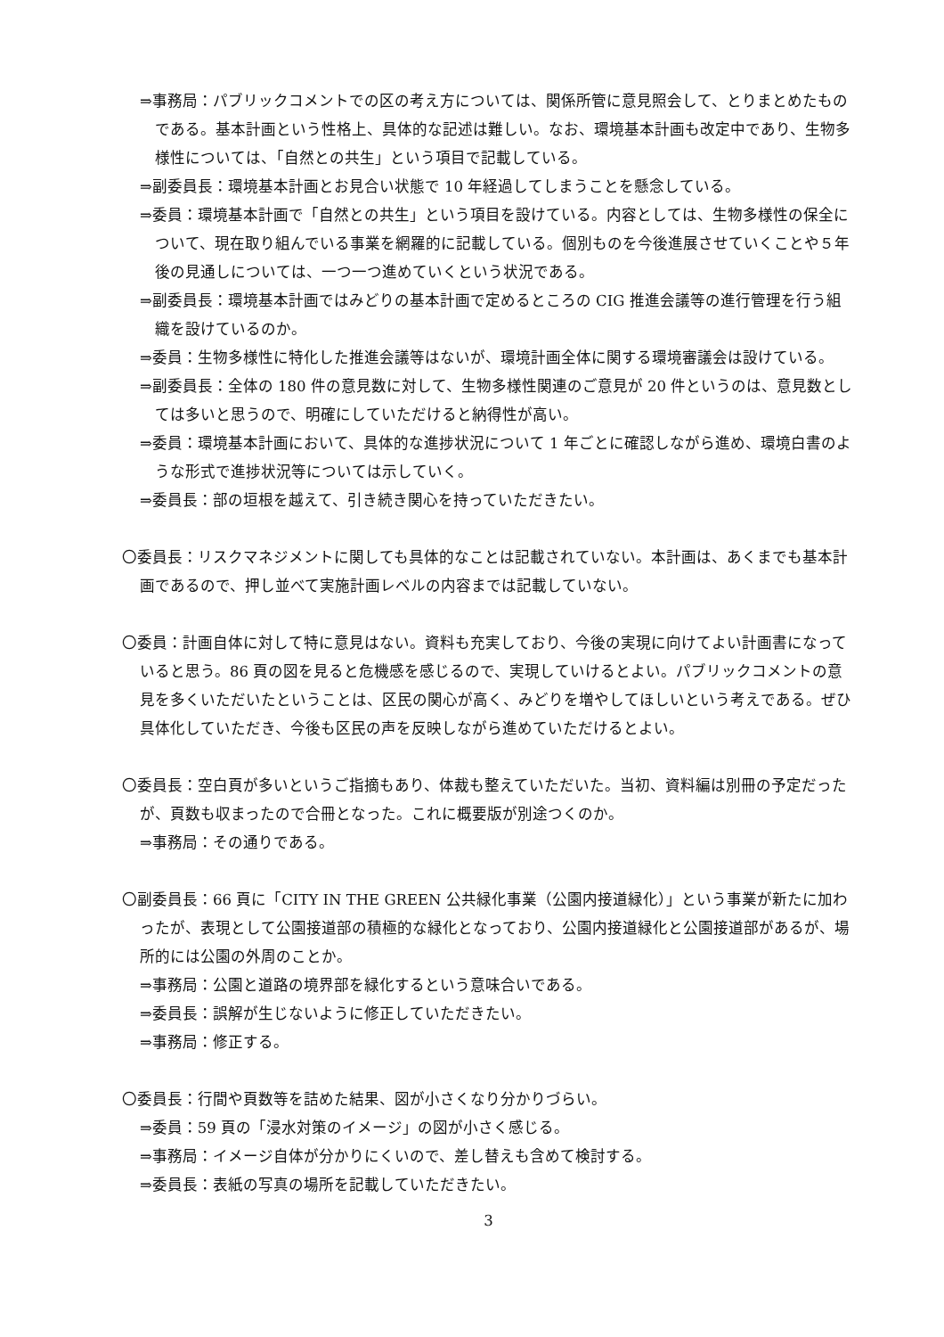⇒事務局：パブリックコメントでの区の考え方については、関係所管に意見照会して、とりまとめたものである。基本計画という性格上、具体的な記述は難しい。なお、環境基本計画も改定中であり、生物多様性については、「自然との共生」という項目で記載している。
⇒副委員長：環境基本計画とお見合い状態で 10 年経過してしまうことを懸念している。
⇒委員：環境基本計画で「自然との共生」という項目を設けている。内容としては、生物多様性の保全について、現在取り組んでいる事業を網羅的に記載している。個別ものを今後進展させていくことや５年後の見通しについては、一つ一つ進めていくという状況である。
⇒副委員長：環境基本計画ではみどりの基本計画で定めるところの CIG 推進会議等の進行管理を行う組織を設けているのか。
⇒委員：生物多様性に特化した推進会議等はないが、環境計画全体に関する環境審議会は設けている。
⇒副委員長：全体の 180 件の意見数に対して、生物多様性関連のご意見が 20 件というのは、意見数としては多いと思うので、明確にしていただけると納得性が高い。
⇒委員：環境基本計画において、具体的な進捗状況について 1 年ごとに確認しながら進め、環境白書のような形式で進捗状況等については示していく。
⇒委員長：部の垣根を越えて、引き続き関心を持っていただきたい。
〇委員長：リスクマネジメントに関しても具体的なことは記載されていない。本計画は、あくまでも基本計画であるので、押し並べて実施計画レベルの内容までは記載していない。
〇委員：計画自体に対して特に意見はない。資料も充実しており、今後の実現に向けてよい計画書になっていると思う。86 頁の図を見ると危機感を感じるので、実現していけるとよい。パブリックコメントの意見を多くいただいたということは、区民の関心が高く、みどりを増やしてほしいという考えである。ぜひ具体化していただき、今後も区民の声を反映しながら進めていただけるとよい。
〇委員長：空白頁が多いというご指摘もあり、体裁も整えていただいた。当初、資料編は別冊の予定だったが、頁数も収まったので合冊となった。これに概要版が別途つくのか。
⇒事務局：その通りである。
〇副委員長：66 頁に「CITY IN THE GREEN 公共緑化事業（公園内接道緑化）」という事業が新たに加わったが、表現として公園接道部の積極的な緑化となっており、公園内接道緑化と公園接道部があるが、場所的には公園の外周のことか。
⇒事務局：公園と道路の境界部を緑化するという意味合いである。
⇒委員長：誤解が生じないように修正していただきたい。
⇒事務局：修正する。
〇委員長：行間や頁数等を詰めた結果、図が小さくなり分かりづらい。
⇒委員：59 頁の「浸水対策のイメージ」の図が小さく感じる。
⇒事務局：イメージ自体が分かりにくいので、差し替えも含めて検討する。
⇒委員長：表紙の写真の場所を記載していただきたい。
3